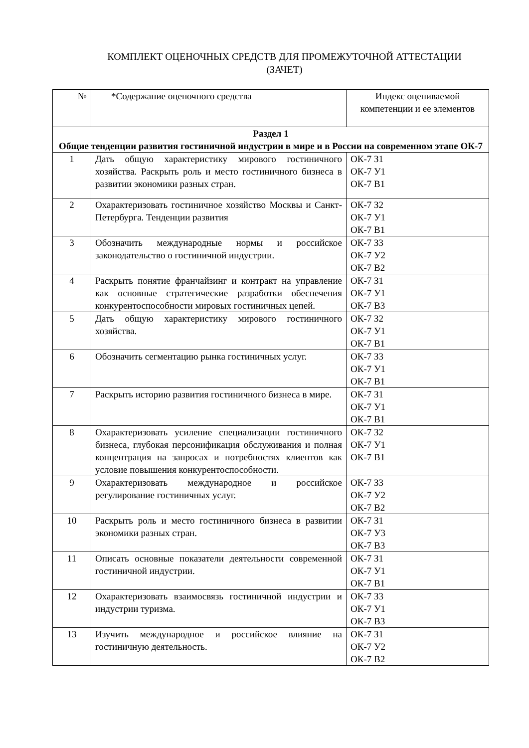КОМПЛЕКТ ОЦЕНОЧНЫХ СРЕДСТВ ДЛЯ ПРОМЕЖУТОЧНОЙ АТТЕСТАЦИИ
(ЗАЧЕТ)
| № | *Содержание оценочного средства | Индекс оцениваемой компетенции и ее элементов |
| --- | --- | --- |
| Раздел 1 Общие тенденции развития гостиничной индустрии в мире и в России на современном этапе ОК-7 | | |
| 1 | Дать общую характеристику мирового гостиничного хозяйства. Раскрыть роль и место гостиничного бизнеса в развитии экономики разных стран. | ОК-7 З1 ОК-7 У1 ОК-7 В1 |
| 2 | Охарактеризовать гостиничное хозяйство Москвы и Санкт-Петербурга. Тенденции развития | ОК-7 З2 ОК-7 У1 ОК-7 В1 |
| 3 | Обозначить международные нормы и российское законодательство о гостиничной индустрии. | ОК-7 З3 ОК-7 У2 ОК-7 В2 |
| 4 | Раскрыть понятие франчайзинг и контракт на управление как основные стратегические разработки обеспечения конкурентоспособности мировых гостиничных цепей. | ОК-7 З1 ОК-7 У1 ОК-7 В3 |
| 5 | Дать общую характеристику мирового гостиничного хозяйства. | ОК-7 З2 ОК-7 У1 ОК-7 В1 |
| 6 | Обозначить сегментацию рынка гостиничных услуг. | ОК-7 З3 ОК-7 У1 ОК-7 В1 |
| 7 | Раскрыть историю развития гостиничного бизнеса в мире. | ОК-7 З1 ОК-7 У1 ОК-7 В1 |
| 8 | Охарактеризовать усиление специализации гостиничного бизнеса, глубокая персонификация обслуживания и полная концентрация на запросах и потребностях клиентов как условие повышения конкурентоспособности. | ОК-7 З2 ОК-7 У1 ОК-7 В1 |
| 9 | Охарактеризовать международное и российское регулирование гостиничных услуг. | ОК-7 З3 ОК-7 У2 ОК-7 В2 |
| 10 | Раскрыть роль и место гостиничного бизнеса в развитии экономики разных стран. | ОК-7 З1 ОК-7 У3 ОК-7 В3 |
| 11 | Описать основные показатели деятельности современной гостиничной индустрии. | ОК-7 З1 ОК-7 У1 ОК-7 В1 |
| 12 | Охарактеризовать взаимосвязь гостиничной индустрии и индустрии туризма. | ОК-7 З3 ОК-7 У1 ОК-7 В3 |
| 13 | Изучить международное и российское влияние на гостиничную деятельность. | ОК-7 З1 ОК-7 У2 ОК-7 В2 |